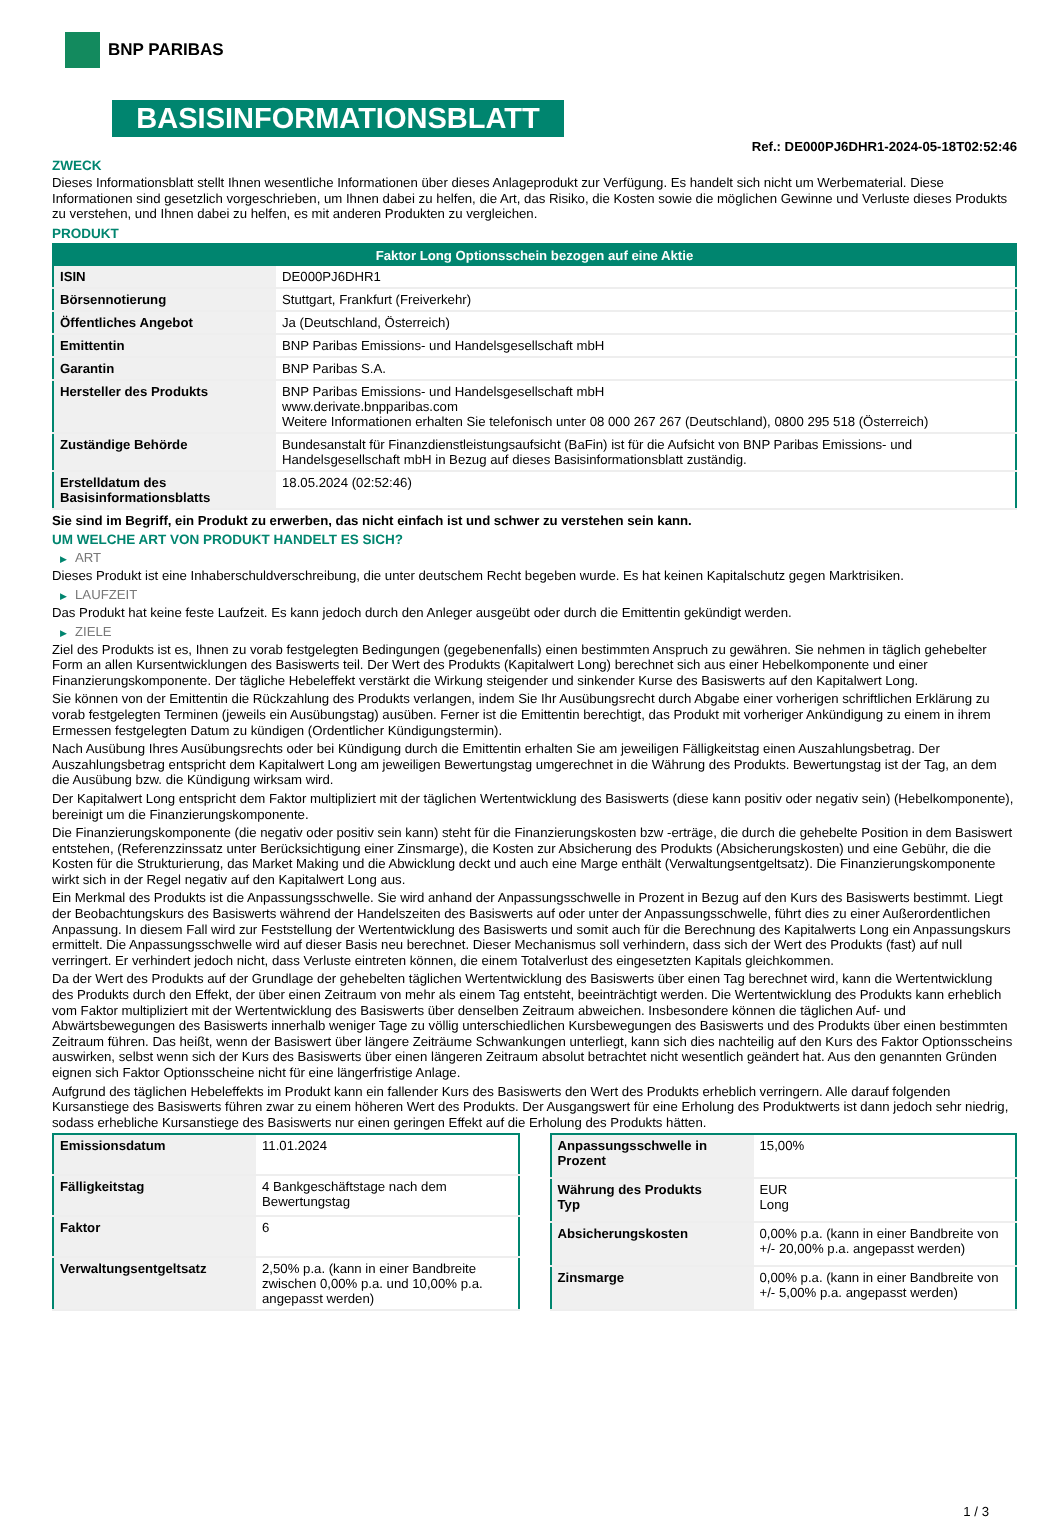BNP PARIBAS
BASISINFORMATIONSBLATT
Ref.: DE000PJ6DHR1-2024-05-18T02:52:46
ZWECK
Dieses Informationsblatt stellt Ihnen wesentliche Informationen über dieses Anlageprodukt zur Verfügung. Es handelt sich nicht um Werbematerial. Diese Informationen sind gesetzlich vorgeschrieben, um Ihnen dabei zu helfen, die Art, das Risiko, die Kosten sowie die möglichen Gewinne und Verluste dieses Produkts zu verstehen, und Ihnen dabei zu helfen, es mit anderen Produkten zu vergleichen.
PRODUKT
| Faktor Long Optionsschein bezogen auf eine Aktie | |
| --- | --- |
| ISIN | DE000PJ6DHR1 |
| Börsennotierung | Stuttgart, Frankfurt (Freiverkehr) |
| Öffentliches Angebot | Ja (Deutschland, Österreich) |
| Emittentin | BNP Paribas Emissions- und Handelsgesellschaft mbH |
| Garantin | BNP Paribas S.A. |
| Hersteller des Produkts | BNP Paribas Emissions- und Handelsgesellschaft mbH www.derivate.bnpparibas.com Weitere Informationen erhalten Sie telefonisch unter 08 000 267 267 (Deutschland), 0800 295 518 (Österreich) |
| Zuständige Behörde | Bundesanstalt für Finanzdienstleistungsaufsicht (BaFin) ist für die Aufsicht von BNP Paribas Emissions- und Handelsgesellschaft mbH in Bezug auf dieses Basisinformationsblatt zuständig. |
| Erstelldatum des Basisinformationsblatts | 18.05.2024 (02:52:46) |
Sie sind im Begriff, ein Produkt zu erwerben, das nicht einfach ist und schwer zu verstehen sein kann.
UM WELCHE ART VON PRODUKT HANDELT ES SICH?
▶ ART
Dieses Produkt ist eine Inhaberschuldverschreibung, die unter deutschem Recht begeben wurde. Es hat keinen Kapitalschutz gegen Marktrisiken.
▶ LAUFZEIT
Das Produkt hat keine feste Laufzeit. Es kann jedoch durch den Anleger ausgeübt oder durch die Emittentin gekündigt werden.
▶ ZIELE
Ziel des Produkts ist es, Ihnen zu vorab festgelegten Bedingungen (gegebenenfalls) einen bestimmten Anspruch zu gewähren. Sie nehmen in täglich gehebelter Form an allen Kursentwicklungen des Basiswerts teil. Der Wert des Produkts (Kapitalwert Long) berechnet sich aus einer Hebelkomponente und einer Finanzierungskomponente. Der tägliche Hebeleffekt verstärkt die Wirkung steigender und sinkender Kurse des Basiswerts auf den Kapitalwert Long.
Sie können von der Emittentin die Rückzahlung des Produkts verlangen, indem Sie Ihr Ausübungsrecht durch Abgabe einer vorherigen schriftlichen Erklärung zu vorab festgelegten Terminen (jeweils ein Ausübungstag) ausüben. Ferner ist die Emittentin berechtigt, das Produkt mit vorheriger Ankündigung zu einem in ihrem Ermessen festgelegten Datum zu kündigen (Ordentlicher Kündigungstermin).
Nach Ausübung Ihres Ausübungsrechts oder bei Kündigung durch die Emittentin erhalten Sie am jeweiligen Fälligkeitstag einen Auszahlungsbetrag. Der Auszahlungsbetrag entspricht dem Kapitalwert Long am jeweiligen Bewertungstag umgerechnet in die Währung des Produkts. Bewertungstag ist der Tag, an dem die Ausübung bzw. die Kündigung wirksam wird.
Der Kapitalwert Long entspricht dem Faktor multipliziert mit der täglichen Wertentwicklung des Basiswerts (diese kann positiv oder negativ sein) (Hebelkomponente), bereinigt um die Finanzierungskomponente.
Die Finanzierungskomponente (die negativ oder positiv sein kann) steht für die Finanzierungskosten bzw -erträge, die durch die gehebelte Position in dem Basiswert entstehen, (Referenzzinssatz unter Berücksichtigung einer Zinsmarge), die Kosten zur Absicherung des Produkts (Absicherungskosten) und eine Gebühr, die die Kosten für die Strukturierung, das Market Making und die Abwicklung deckt und auch eine Marge enthält (Verwaltungsentgeltsatz). Die Finanzierungskomponente wirkt sich in der Regel negativ auf den Kapitalwert Long aus.
Ein Merkmal des Produkts ist die Anpassungsschwelle. Sie wird anhand der Anpassungsschwelle in Prozent in Bezug auf den Kurs des Basiswerts bestimmt. Liegt der Beobachtungskurs des Basiswerts während der Handelszeiten des Basiswerts auf oder unter der Anpassungsschwelle, führt dies zu einer Außerordentlichen Anpassung. In diesem Fall wird zur Feststellung der Wertentwicklung des Basiswerts und somit auch für die Berechnung des Kapitalwerts Long ein Anpassungskurs ermittelt. Die Anpassungsschwelle wird auf dieser Basis neu berechnet. Dieser Mechanismus soll verhindern, dass sich der Wert des Produkts (fast) auf null verringert. Er verhindert jedoch nicht, dass Verluste eintreten können, die einem Totalverlust des eingesetzten Kapitals gleichkommen.
Da der Wert des Produkts auf der Grundlage der gehebelten täglichen Wertentwicklung des Basiswerts über einen Tag berechnet wird, kann die Wertentwicklung des Produkts durch den Effekt, der über einen Zeitraum von mehr als einem Tag entsteht, beeinträchtigt werden. Die Wertentwicklung des Produkts kann erheblich vom Faktor multipliziert mit der Wertentwicklung des Basiswerts über denselben Zeitraum abweichen. Insbesondere können die täglichen Auf- und Abwärtsbewegungen des Basiswerts innerhalb weniger Tage zu völlig unterschiedlichen Kursbewegungen des Basiswerts und des Produkts über einen bestimmten Zeitraum führen. Das heißt, wenn der Basiswert über längere Zeiträume Schwankungen unterliegt, kann sich dies nachteilig auf den Kurs des Faktor Optionsscheins auswirken, selbst wenn sich der Kurs des Basiswerts über einen längeren Zeitraum absolut betrachtet nicht wesentlich geändert hat. Aus den genannten Gründen eignen sich Faktor Optionsscheine nicht für eine längerfristige Anlage.
Aufgrund des täglichen Hebeleffekts im Produkt kann ein fallender Kurs des Basiswerts den Wert des Produkts erheblich verringern. Alle darauf folgenden Kursanstiege des Basiswerts führen zwar zu einem höheren Wert des Produkts. Der Ausgangswert für eine Erholung des Produktwerts ist dann jedoch sehr niedrig, sodass erhebliche Kursanstiege des Basiswerts nur einen geringen Effekt auf die Erholung des Produkts hätten.
| Emissionsdatum | 11.01.2024 |
| Fälligkeitstag | 4 Bankgeschäftstage nach dem Bewertungstag |
| Faktor | 6 |
| Verwaltungsentgeltsatz | 2,50% p.a. (kann in einer Bandbreite zwischen 0,00% p.a. und 10,00% p.a. angepasst werden) |
| Anpassungsschwelle in Prozent | 15,00% |
| Währung des Produkts Typ | EUR Long |
| Absicherungskosten | 0,00% p.a. (kann in einer Bandbreite von +/- 20,00% p.a. angepasst werden) |
| Zinsmarge | 0,00% p.a. (kann in einer Bandbreite von +/- 5,00% p.a. angepasst werden) |
1 / 3